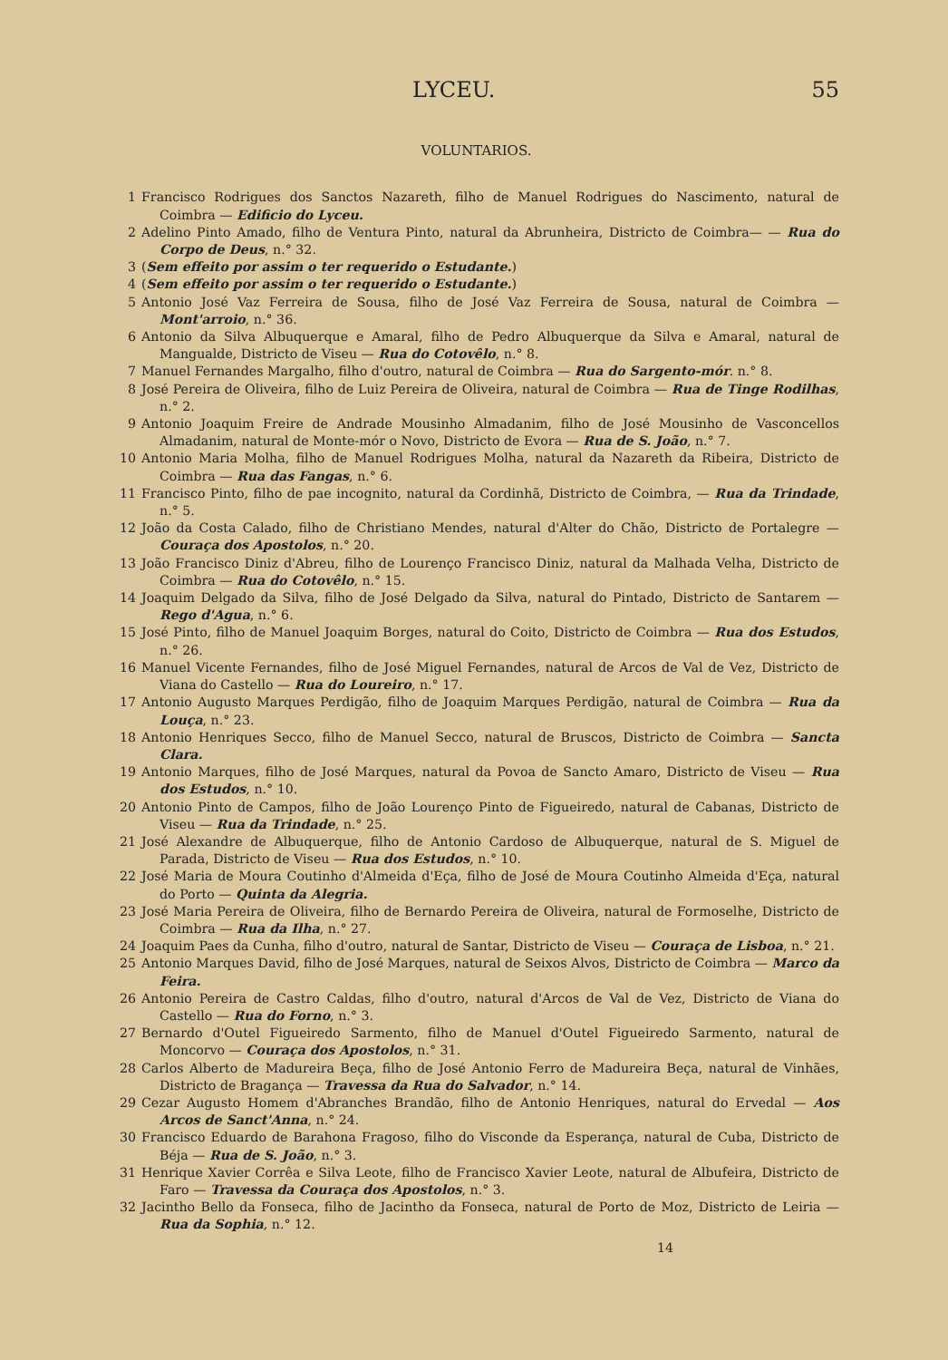LYCEU. 55
VOLUNTARIOS.
1 Francisco Rodrigues dos Sanctos Nazareth, filho de Manuel Rodrigues do Nascimento, natural de Coimbra — Edificio do Lyceu.
2 Adelino Pinto Amado, filho de Ventura Pinto, natural da Abrunheira, Districto de Coimbra— — Rua do Corpo de Deus, n.° 32.
3 (Sem effeito por assim o ter requerido o Estudante.)
4 (Sem effeito por assim o ter requerido o Estudante.)
5 Antonio José Vaz Ferreira de Sousa, filho de José Vaz Ferreira de Sousa, natural de Coimbra — Mont'arroio, n.° 36.
6 Antonio da Silva Albuquerque e Amaral, filho de Pedro Albuquerque da Silva e Amaral, natural de Mangualde, Districto de Viseu — Rua do Cotovêlo, n.° 8.
7 Manuel Fernandes Margalho, filho d'outro, natural de Coimbra — Rua do Sargento-mór. n.° 8.
8 José Pereira de Oliveira, filho de Luiz Pereira de Oliveira, natural de Coimbra — Rua de Tinge Rodilhas, n.° 2.
9 Antonio Joaquim Freire de Andrade Mousinho Almadanim, filho de José Mousinho de Vasconcellos Almadanim, natural de Monte-mór o Novo, Districto de Evora — Rua de S. João, n.° 7.
10 Antonio Maria Molha, filho de Manuel Rodrigues Molha, natural da Nazareth da Ribeira, Districto de Coimbra — Rua das Fangas, n.° 6.
11 Francisco Pinto, filho de pae incognito, natural da Cordinhã, Districto de Coimbra, — Rua da Trindade, n.° 5.
12 João da Costa Calado, filho de Christiano Mendes, natural d'Alter do Chão, Districto de Portalegre — Couraça dos Apostolos, n.° 20.
13 João Francisco Diniz d'Abreu, filho de Lourenço Francisco Diniz, natural da Malhada Velha, Districto de Coimbra — Rua do Cotovêlo, n.° 15.
14 Joaquim Delgado da Silva, filho de José Delgado da Silva, natural do Pintado, Districto de Santarem — Rego d'Agua, n.° 6.
15 José Pinto, filho de Manuel Joaquim Borges, natural do Coito, Districto de Coimbra — Rua dos Estudos, n.° 26.
16 Manuel Vicente Fernandes, filho de José Miguel Fernandes, natural de Arcos de Val de Vez, Districto de Viana do Castello — Rua do Loureiro, n.° 17.
17 Antonio Augusto Marques Perdigão, filho de Joaquim Marques Perdigão, natural de Coimbra — Rua da Louça, n.° 23.
18 Antonio Henriques Secco, filho de Manuel Secco, natural de Bruscos, Districto de Coimbra — Sancta Clara.
19 Antonio Marques, filho de José Marques, natural da Povoa de Sancto Amaro, Districto de Viseu — Rua dos Estudos, n.° 10.
20 Antonio Pinto de Campos, filho de João Lourenço Pinto de Figueiredo, natural de Cabanas, Districto de Viseu — Rua da Trindade, n.° 25.
21 José Alexandre de Albuquerque, filho de Antonio Cardoso de Albuquerque, natural de S. Miguel de Parada, Districto de Viseu — Rua dos Estudos, n.° 10.
22 José Maria de Moura Coutinho d'Almeida d'Eça, filho de José de Moura Coutinho Almeida d'Eça, natural do Porto — Quinta da Alegria.
23 José Maria Pereira de Oliveira, filho de Bernardo Pereira de Oliveira, natural de Formoselhe, Districto de Coimbra — Rua da Ilha, n.° 27.
24 Joaquim Paes da Cunha, filho d'outro, natural de Santar, Districto de Viseu — Couraça de Lisboa, n.° 21.
25 Antonio Marques David, filho de José Marques, natural de Seixos Alvos, Districto de Coimbra — Marco da Feira.
26 Antonio Pereira de Castro Caldas, filho d'outro, natural d'Arcos de Val de Vez, Districto de Viana do Castello — Rua do Forno, n.° 3.
27 Bernardo d'Outel Figueiredo Sarmento, filho de Manuel d'Outel Figueiredo Sarmento, natural de Moncorvo — Couraça dos Apostolos, n.° 31.
28 Carlos Alberto de Madureira Beça, filho de José Antonio Ferro de Madureira Beça, natural de Vinhães, Districto de Bragança — Travessa da Rua do Salvador, n.° 14.
29 Cezar Augusto Homem d'Abranches Brandão, filho de Antonio Henriques, natural do Ervedal — Aos Arcos de Sanct'Anna, n.° 24.
30 Francisco Eduardo de Barahona Fragoso, filho do Visconde da Esperança, natural de Cuba, Districto de Béja — Rua de S. João, n.° 3.
31 Henrique Xavier Corrêa e Silva Leote, filho de Francisco Xavier Leote, natural de Albufeira, Districto de Faro — Travessa da Couraça dos Apostolos, n.° 3.
32 Jacintho Bello da Fonseca, filho de Jacintho da Fonseca, natural de Porto de Moz, Districto de Leiria — Rua da Sophia, n.° 12.
14